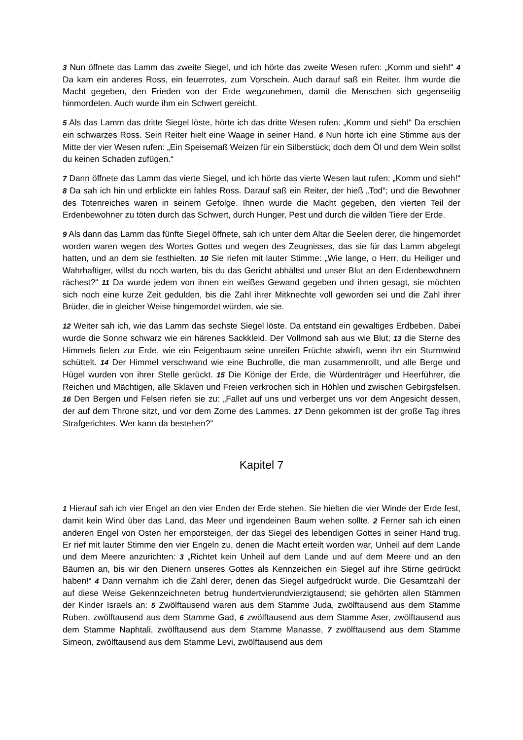3 Nun öffnete das Lamm das zweite Siegel, und ich hörte das zweite Wesen rufen: „Komm und sieh!“ 4 Da kam ein anderes Ross, ein feuerrotes, zum Vorschein. Auch darauf saß ein Reiter. Ihm wurde die Macht gegeben, den Frieden von der Erde wegzunehmen, damit die Menschen sich gegenseitig hinmordeten. Auch wurde ihm ein Schwert gereicht.
5 Als das Lamm das dritte Siegel löste, hörte ich das dritte Wesen rufen: „Komm und sieh!“ Da erschien ein schwarzes Ross. Sein Reiter hielt eine Waage in seiner Hand. 6 Nun hörte ich eine Stimme aus der Mitte der vier Wesen rufen: „Ein Speisemaß Weizen für ein Silberstück; doch dem Öl und dem Wein sollst du keinen Schaden zufügen.“
7 Dann öffnete das Lamm das vierte Siegel, und ich hörte das vierte Wesen laut rufen: „Komm und sieh!“ 8 Da sah ich hin und erblickte ein fahles Ross. Darauf saß ein Reiter, der hieß „Tod“; und die Bewohner des Totenreiches waren in seinem Gefolge. Ihnen wurde die Macht gegeben, den vierten Teil der Erdenbewohner zu töten durch das Schwert, durch Hunger, Pest und durch die wilden Tiere der Erde.
9 Als dann das Lamm das fünfte Siegel öffnete, sah ich unter dem Altar die Seelen derer, die hingemordet worden waren wegen des Wortes Gottes und wegen des Zeugnisses, das sie für das Lamm abgelegt hatten, und an dem sie festhielten. 10 Sie riefen mit lauter Stimme: „Wie lange, o Herr, du Heiliger und Wahrhaftiger, willst du noch warten, bis du das Gericht abhältst und unser Blut an den Erdenbewohnern rächest?“ 11 Da wurde jedem von ihnen ein weißes Gewand gegeben und ihnen gesagt, sie möchten sich noch eine kurze Zeit gedulden, bis die Zahl ihrer Mitknechte voll geworden sei und die Zahl ihrer Brüder, die in gleicher Weise hingemordet würden, wie sie.
12 Weiter sah ich, wie das Lamm das sechste Siegel löste. Da entstand ein gewaltiges Erdbeben. Dabei wurde die Sonne schwarz wie ein härenes Sackkleid. Der Vollmond sah aus wie Blut; 13 die Sterne des Himmels fielen zur Erde, wie ein Feigenbaum seine unreifen Früchte abwirft, wenn ihn ein Sturmwind schüttelt. 14 Der Himmel verschwand wie eine Buchrolle, die man zusammenrollt, und alle Berge und Hügel wurden von ihrer Stelle gerückt. 15 Die Könige der Erde, die Würdenträger und Heerführer, die Reichen und Mächtigen, alle Sklaven und Freien verkrochen sich in Höhlen und zwischen Gebirgsfelsen. 16 Den Bergen und Felsen riefen sie zu: „Fallet auf uns und verberget uns vor dem Angesicht dessen, der auf dem Throne sitzt, und vor dem Zorne des Lammes. 17 Denn gekommen ist der große Tag ihres Strafgerichtes. Wer kann da bestehen?“
Kapitel 7
1 Hierauf sah ich vier Engel an den vier Enden der Erde stehen. Sie hielten die vier Winde der Erde fest, damit kein Wind über das Land, das Meer und irgendeinen Baum wehen sollte. 2 Ferner sah ich einen anderen Engel von Osten her emporsteigen, der das Siegel des leben­digen Gottes in seiner Hand trug. Er rief mit lauter Stimme den vier Engeln zu, denen die Macht erteilt worden war, Unheil auf dem Lande und dem Meere anzurichten: 3 „Richtet kein Unheil auf dem Lande und auf dem Meere und an den Bäumen an, bis wir den Dienern unseres Gottes als Kennzeichen ein Siegel auf ihre Stirne gedrückt haben!“ 4 Dann vernahm ich die Zahl derer, denen das Siegel aufgedrückt wurde. Die Gesamtzahl der auf diese Weise Gekennzeichneten betrug hundertvierundvierzigtausend; sie gehörten allen Stämmen der Kinder Israels an: 5 Zwölftausend waren aus dem Stamme Juda, zwölftausend aus dem Stam­me Ruben, zwölftausend aus dem Stamme Gad, 6 zwölftausend aus dem Stamme Aser, zwölf­tausend aus dem Stamme Naphtali, zwölftausend aus dem Stamme Manasse, 7 zwölftausend aus dem Stamme Simeon, zwölftausend aus dem Stamme Levi, zwölftausend aus dem